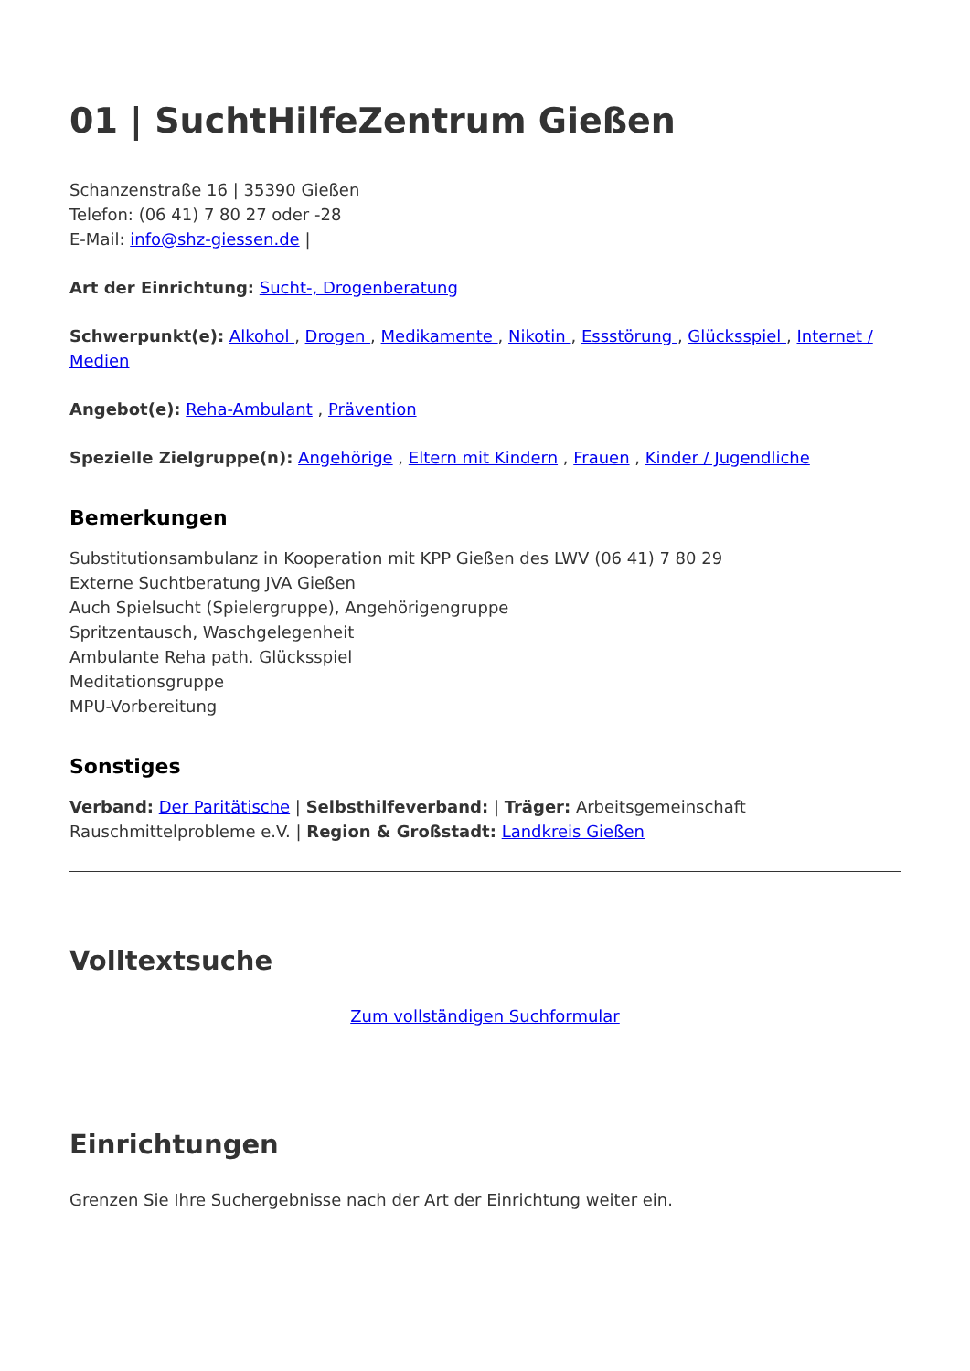01 | SuchtHilfeZentrum Gießen
Schanzenstraße 16 | 35390 Gießen
Telefon: (06 41) 7 80 27 oder -28
E-Mail: info@shz-giessen.de |
Art der Einrichtung: Sucht-, Drogenberatung
Schwerpunkt(e): Alkohol , Drogen , Medikamente , Nikotin , Essstörung , Glücksspiel , Internet / Medien
Angebot(e): Reha-Ambulant , Prävention
Spezielle Zielgruppe(n): Angehörige , Eltern mit Kindern , Frauen , Kinder / Jugendliche
Bemerkungen
Substitutionsambulanz in Kooperation mit KPP Gießen des LWV (06 41) 7 80 29
Externe Suchtberatung JVA Gießen
Auch Spielsucht (Spielergruppe), Angehörigengruppe
Spritzentausch, Waschgelegenheit
Ambulante Reha path. Glücksspiel
Meditationsgruppe
MPU-Vorbereitung
Sonstiges
Verband: Der Paritätische | Selbsthilfeverband: | Träger: Arbeitsgemeinschaft Rauschmittelprobleme e.V. | Region & Großstadt: Landkreis Gießen
Volltextsuche
Zum vollständigen Suchformular
Einrichtungen
Grenzen Sie Ihre Suchergebnisse nach der Art der Einrichtung weiter ein.